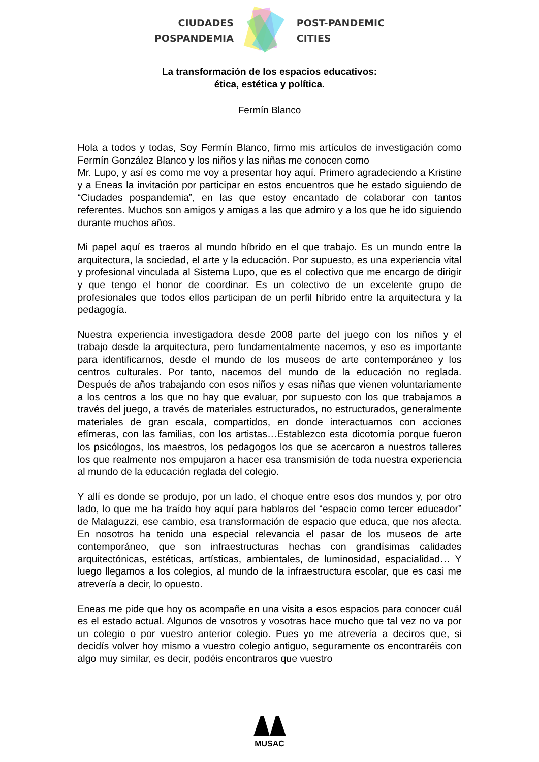CIUDADES
POSPANDEMIA
POST-PANDEMIC
CITIES
La transformación de los espacios educativos:
ética, estética y política.
Fermín Blanco
Hola a todos y todas, Soy Fermín Blanco, firmo mis artículos de investigación como Fermín González Blanco y los niños y las niñas me conocen como
Mr. Lupo, y así es como me voy a presentar hoy aquí. Primero agradeciendo a Kristine y a Eneas la invitación por participar en estos encuentros que he estado siguiendo de “Ciudades pospandemia”, en las que estoy encantado de colaborar con tantos referentes. Muchos son amigos y amigas a las que admiro y a los que he ido siguiendo durante muchos años.
Mi papel aquí es traeros al mundo híbrido en el que trabajo. Es un mundo entre la arquitectura, la sociedad, el arte y la educación. Por supuesto, es una experiencia vital y profesional vinculada al Sistema Lupo, que es el colectivo que me encargo de dirigir y que tengo el honor de coordinar. Es un colectivo de un excelente grupo de profesionales que todos ellos participan de un perfil híbrido entre la arquitectura y la pedagogía.
Nuestra experiencia investigadora desde 2008 parte del juego con los niños y el trabajo desde la arquitectura, pero fundamentalmente nacemos, y eso es importante para identificarnos, desde el mundo de los museos de arte contemporáneo y los centros culturales. Por tanto, nacemos del mundo de la educación no reglada. Después de años trabajando con esos niños y esas niñas que vienen voluntariamente a los centros a los que no hay que evaluar, por supuesto con los que trabajamos a través del juego, a través de materiales estructurados, no estructurados, generalmente materiales de gran escala, compartidos, en donde interactuamos con acciones efímeras, con las familias, con los artistas…Establezco esta dicotomía porque fueron los psicólogos, los maestros, los pedagogos los que se acercaron a nuestros talleres los que realmente nos empujaron a hacer esa transmisión de toda nuestra experiencia al mundo de la educación reglada del colegio.
Y allí es donde se produjo, por un lado, el choque entre esos dos mundos y, por otro lado, lo que me ha traído hoy aquí para hablaros del “espacio como tercer educador” de Malaguzzi, ese cambio, esa transformación de espacio que educa, que nos afecta. En nosotros ha tenido una especial relevancia el pasar de los museos de arte contemporáneo, que son infraestructuras hechas con grandísimas calidades arquitectónicas, estéticas, artísticas, ambientales, de luminosidad, espacialidad… Y luego llegamos a los colegios, al mundo de la infraestructura escolar, que es casi me atrevería a decir, lo opuesto.
Eneas me pide que hoy os acompañe en una visita a esos espacios para conocer cuál es el estado actual. Algunos de vosotros y vosotras hace mucho que tal vez no va por un colegio o por vuestro anterior colegio. Pues yo me atrevería a deciros que, si decidís volver hoy mismo a vuestro colegio antiguo, seguramente os encontraréis con algo muy similar, es decir, podéis encontraros que vuestro
MUSAC